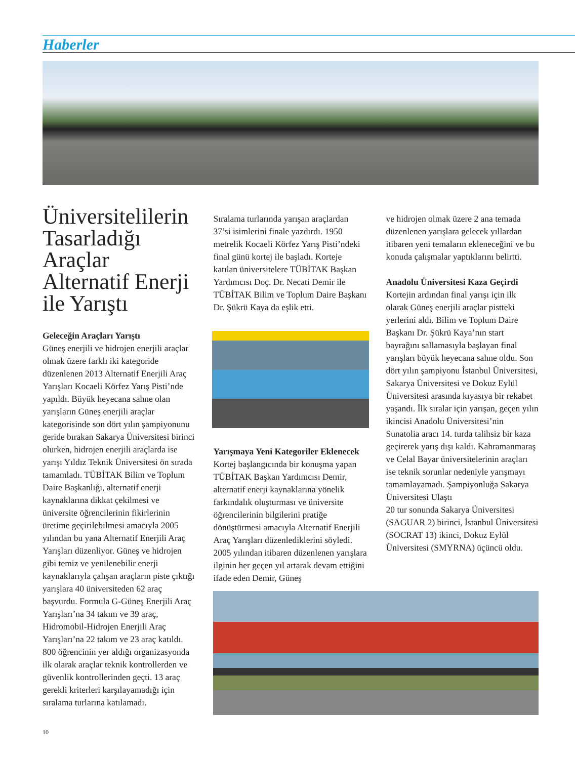Haberler
Üniversitelilerin Tasarladığı Araçlar Alternatif Enerji ile Yarıştı
Geleceğin Araçları Yarıştı
Güneş enerjili ve hidrojen enerjili araçlar olmak üzere farklı iki kategoride düzenlenen 2013 Alternatif Enerjili Araç Yarışları Kocaeli Körfez Yarış Pisti’nde yapıldı. Büyük heyecana sahne olan yarışların Güneş enerjili araçlar kategorisinde son dört yılın şampiyonunu geride bırakan Sakarya Üniversitesi birinci olurken, hidrojen enerjili araçlarda ise yarışı Yıldız Teknik Üniversitesi ön sırada tamamladı. TÜBİTAK Bilim ve Toplum Daire Başkanlığı, alternatif enerji kaynaklarına dikkat çekilmesi ve üniversite öğrencilerinin fikirlerinin üretime geçirilebilmesi amacıyla 2005 yılından bu yana Alternatif Enerjili Araç Yarışları düzenliyor. Güneş ve hidrojen gibi temiz ve yenilenebilir enerji kaynaklarıyla çalışan araçların piste çıktığı yarışlara 40 üniversiteden 62 araç başvurdu. Formula G-Güneş Enerjili Araç Yarışları’na 34 takım ve 39 araç, Hidromobil-Hidrojen Enerjili Araç Yarışları’na 22 takım ve 23 araç katıldı. 800 öğrencinin yer aldığı organizasyonda ilk olarak araçlar teknik kontrollerden ve güvenlik kontrollerinden geçti. 13 araç gerekli kriterleri karşılayamadığı için sıralama turlarına katılamadı.
Sıralama turlarında yarışan araçlardan 37’si isimlerini finale yazdırdı. 1950 metrelik Kocaeli Körfez Yarış Pisti’ndeki final günü kortej ile başladı. Korteje katılan üniversitelere TÜBİTAK Başkan Yardımcısı Doç. Dr. Necati Demir ile TÜBİTAK Bilim ve Toplum Daire Başkanı Dr. Şükrü Kaya da eşlik etti.
Yarışmaya Yeni Kategoriler Eklenecek
Kortej başlangıcında bir konuşma yapan TÜBİTAK Başkan Yardımcısı Demir, alternatif enerji kaynaklarına yönelik farkındalık oluşturması ve üniversite öğrencilerinin bilgilerini pratiğe dönüştürmesi amacıyla Alternatif Enerjili Araç Yarışları düzenlediklerini söyledi. 2005 yılından itibaren düzenlenen yarışlara ilginin her geçen yıl artarak devam ettiğini ifade eden Demir, Güneş
ve hidrojen olmak üzere 2 ana temada düzenlenen yarışlara gelecek yıllardan itibaren yeni temaların ekleneceğini ve bu konuda çalışmalar yaptıklarını belirtti.
Anadolu Üniversitesi Kaza Geçirdi
Kortejin ardından final yarışı için ilk olarak Güneş enerjili araçlar pistteki yerlerini aldı. Bilim ve Toplum Daire Başkanı Dr. Şükrü Kaya’nın start bayrağını sallamasıyla başlayan final yarışları büyük heyecana sahne oldu. Son dört yılın şampiyonu İstanbul Üniversitesi, Sakarya Üniversitesi ve Dokuz Eylül Üniversitesi arasında kıyasıya bir rekabet yaşandı. İlk sıralar için yarışan, geçen yılın ikincisi Anadolu Üniversitesi’nin Sunatolia aracı 14. turda talihsiz bir kaza geçirerek yarış dışı kaldı. Kahramanmaraş ve Celal Bayar üniversitelerinin araçları ise teknik sorunlar nedeniyle yarışmayı tamamlayamadı. Şampiyonluğa Sakarya Üniversitesi Ulaştı
20 tur sonunda Sakarya Üniversitesi (SAGUAR 2) birinci, İstanbul Üniversitesi (SOCRAT 13) ikinci, Dokuz Eylül Üniversitesi (SMYRNA) üçüncü oldu.
10